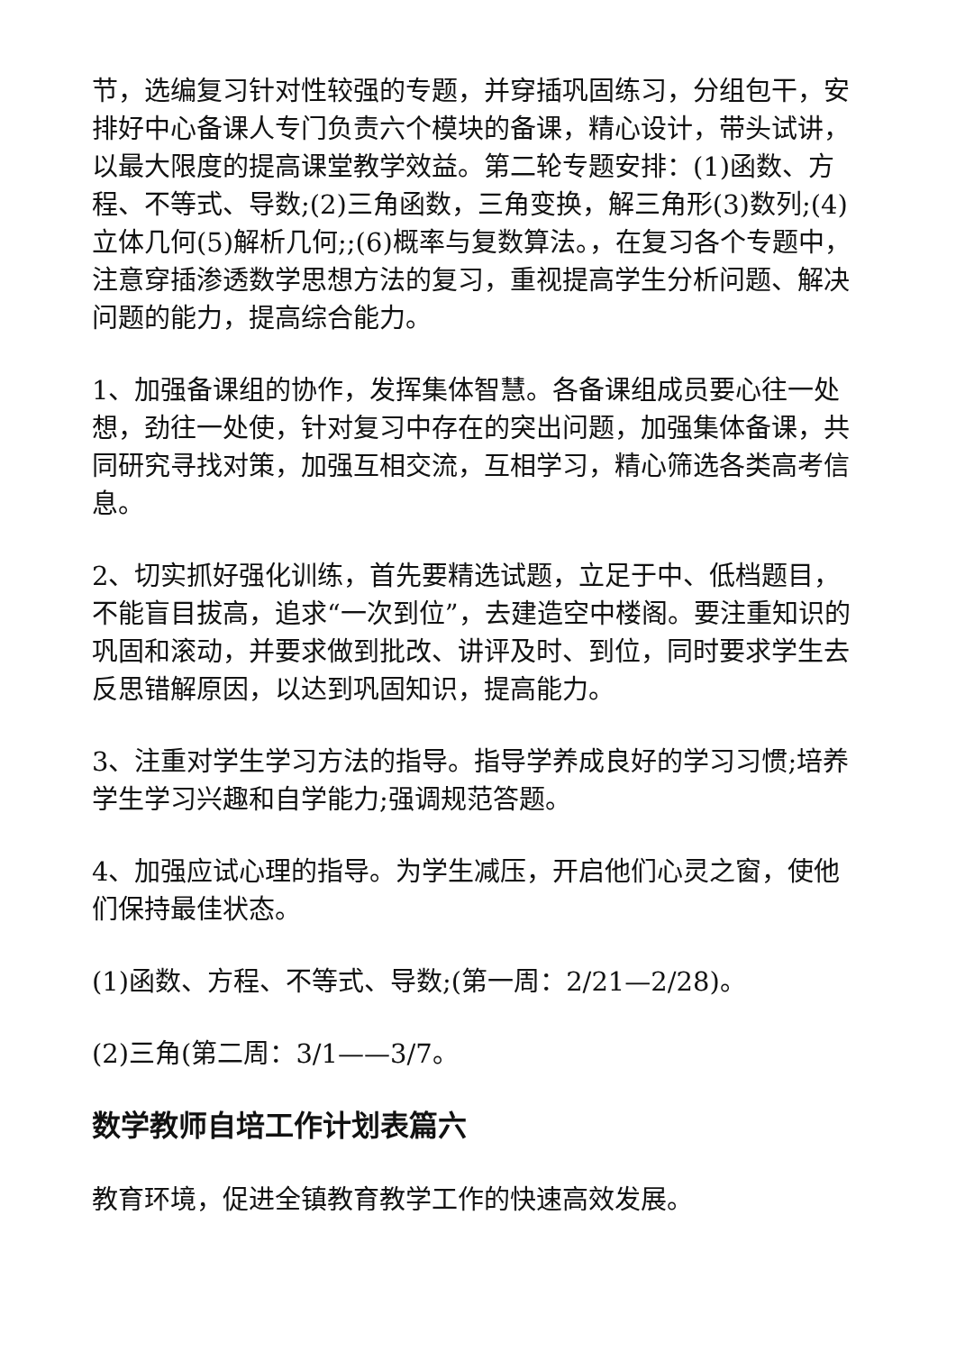节，选编复习针对性较强的专题，并穿插巩固练习，分组包干，安排好中心备课人专门负责六个模块的备课，精心设计，带头试讲，以最大限度的提高课堂教学效益。第二轮专题安排：(1)函数、方程、不等式、导数;(2)三角函数，三角变换，解三角形(3)数列;(4)立体几何(5)解析几何;;(6)概率与复数算法。，在复习各个专题中，注意穿插渗透数学思想方法的复习，重视提高学生分析问题、解决问题的能力，提高综合能力。
1、加强备课组的协作，发挥集体智慧。各备课组成员要心往一处想，劲往一处使，针对复习中存在的突出问题，加强集体备课，共同研究寻找对策，加强互相交流，互相学习，精心筛选各类高考信息。
2、切实抓好强化训练，首先要精选试题，立足于中、低档题目，不能盲目拔高，追求“一次到位”，去建造空中楼阁。要注重知识的巩固和滚动，并要求做到批改、讲评及时、到位，同时要求学生去反思错解原因，以达到巩固知识，提高能力。
3、注重对学生学习方法的指导。指导学养成良好的学习习惯;培养学生学习兴趣和自学能力;强调规范答题。
4、加强应试心理的指导。为学生减压，开启他们心灵之窗，使他们保持最佳状态。
(1)函数、方程、不等式、导数;(第一周：2/21—2/28)。
(2)三角(第二周：3/1——3/7。
数学教师自培工作计划表篇六
教育环境，促进全镇教育教学工作的快速高效发展。